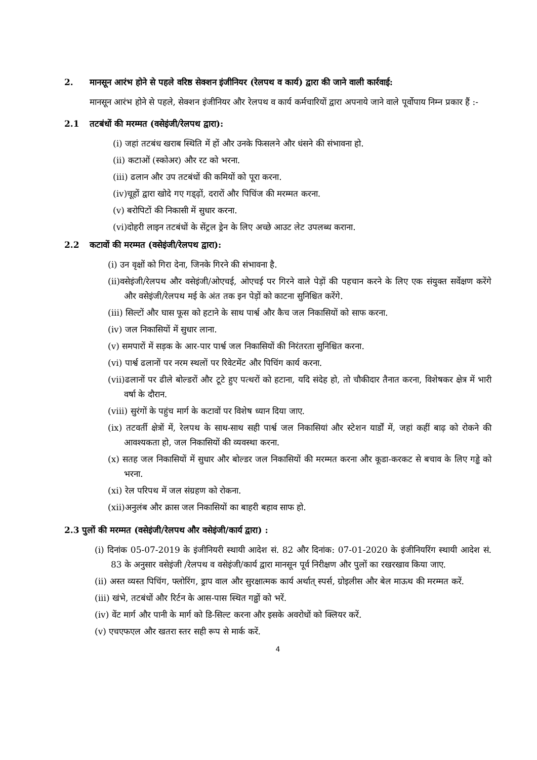2. मानसून आरंभ होने से पहले वरिष्ठ सेक्शन इंजीनियर (रेलपथ व कार्य) द्वारा की जाने वाली कार्रवाई:
मानसून आरंभ होने से पहले, सेक्शन इंजीनियर और रेलपथ व कार्य कर्मचारियों द्वारा अपनाये जाने वाले पूर्वोपाय निम्न प्रकार हैं :-
2.1 तटबंधों की मरम्मत (वसेइंजी/रेलपथ द्वारा):
(i) जहां तटबंध खराब स्थिति में हों और उनके फिसलने और धंसने की संभावना हो.
(ii) कटाओं (स्कोअर) और रट को भरना.
(iii) ढलान और उप तटबंधों की कमियों को पूरा करना.
(iv)चूहों द्वारा खोदे गए गड्ढ़ों, दरारों और पिचिंज की मरम्मत करना.
(v) बरोपिटों की निकासी में सुधार करना.
(vi)दोहरी लाइन तटबंधों के सेंट्रल ड्रेन के लिए अच्छे आउट लेट उपलब्ध कराना.
2.2 कटावों की मरम्मत (वसेइंजी/रेलपथ द्वारा):
(i) उन वृक्षों को गिरा देना, जिनके गिरने की संभावना है.
(ii)वसेइंजी/रेलपथ और वसेइंजी/ओएचई, ओएचई पर गिरने वाले पेड़ों की पहचान करने के लिए एक संयुक्त सर्वेक्षण करेंगे और वसेइंजी/रेलपथ मई के अंत तक इन पेड़ों को काटना सुनिश्चित करेंगे.
(iii) सिल्टों और घास फूस को हटाने के साथ पार्श्व और कैच जल निकासियों को साफ करना.
(iv) जल निकासियों में सुधार लाना.
(v) समपारों में सड़क के आर-पार पार्श्व जल निकासियों की निरंतरता सुनिश्चित करना.
(vi) पार्श्व ढलानों पर नरम स्थलों पर रिवेटमेंट और पिचिंग कार्य करना.
(vii)ढलानों पर ढीले बोल्डरों और टूटे हुए पत्थरों को हटाना, यदि संदेह हो, तो चौकीदार तैनात करना, विशेषकर क्षेत्र में भारी वर्षा के दौरान.
(viii) सुरंगों के पहुंच मार्ग के कटावों पर विशेष ध्यान दिया जाए.
(ix) तटवर्ती क्षेत्रों में, रेलपथ के साथ-साथ सही पार्श्व जल निकासियां और स्टेशन यार्डों में, जहां कहीं बाढ़ को रोकने की आवश्यकता हो, जल निकासियों की व्यवस्था करना.
(x) सतह जल निकासियों में सुधार और बोल्डर जल निकासियों की मरम्मत करना और कूडा-करकट से बचाव के लिए गड्ढे को भरना.
(xi) रेल परिपथ में जल संग्रहण को रोकना.
(xii)अनुलंब और क्रास जल निकासियों का बाहरी बहाव साफ हो.
2.3 पुलों की मरम्मत (वसेइंजी/रेलपथ और वसेइंजी/कार्य द्वारा) :
(i) दिनांक 05-07-2019 के इंजीनियरी स्थायी आदेश सं. 82 और दिनांक: 07-01-2020 के इंजीनियरिंग स्थायी आदेश सं. 83 के अनुसार वसेइंजी /रेलपथ व वसेइंजी/कार्य द्वारा मानसून पूर्व निरीक्षण और पुलों का रखरखाव किया जाए.
(ii) अस्त व्यस्त पिचिंग, फ्लोरिंग, ड्राप वाल और सुरक्षात्मक कार्य अर्थात् स्पर्स, ग्रोइलीस और बेल माऊथ की मरम्मत करें.
(iii) खंभे, तटबंधों और रिर्टन के आस-पास स्थित गढ्ढों को भरें.
(iv) वेंट मार्ग और पानी के मार्ग को डि-सिल्ट करना और इसके अवरोधों को क्लियर करें.
(v) एचएफएल और खतरा स्तर सही रूप से मार्क करें.
4